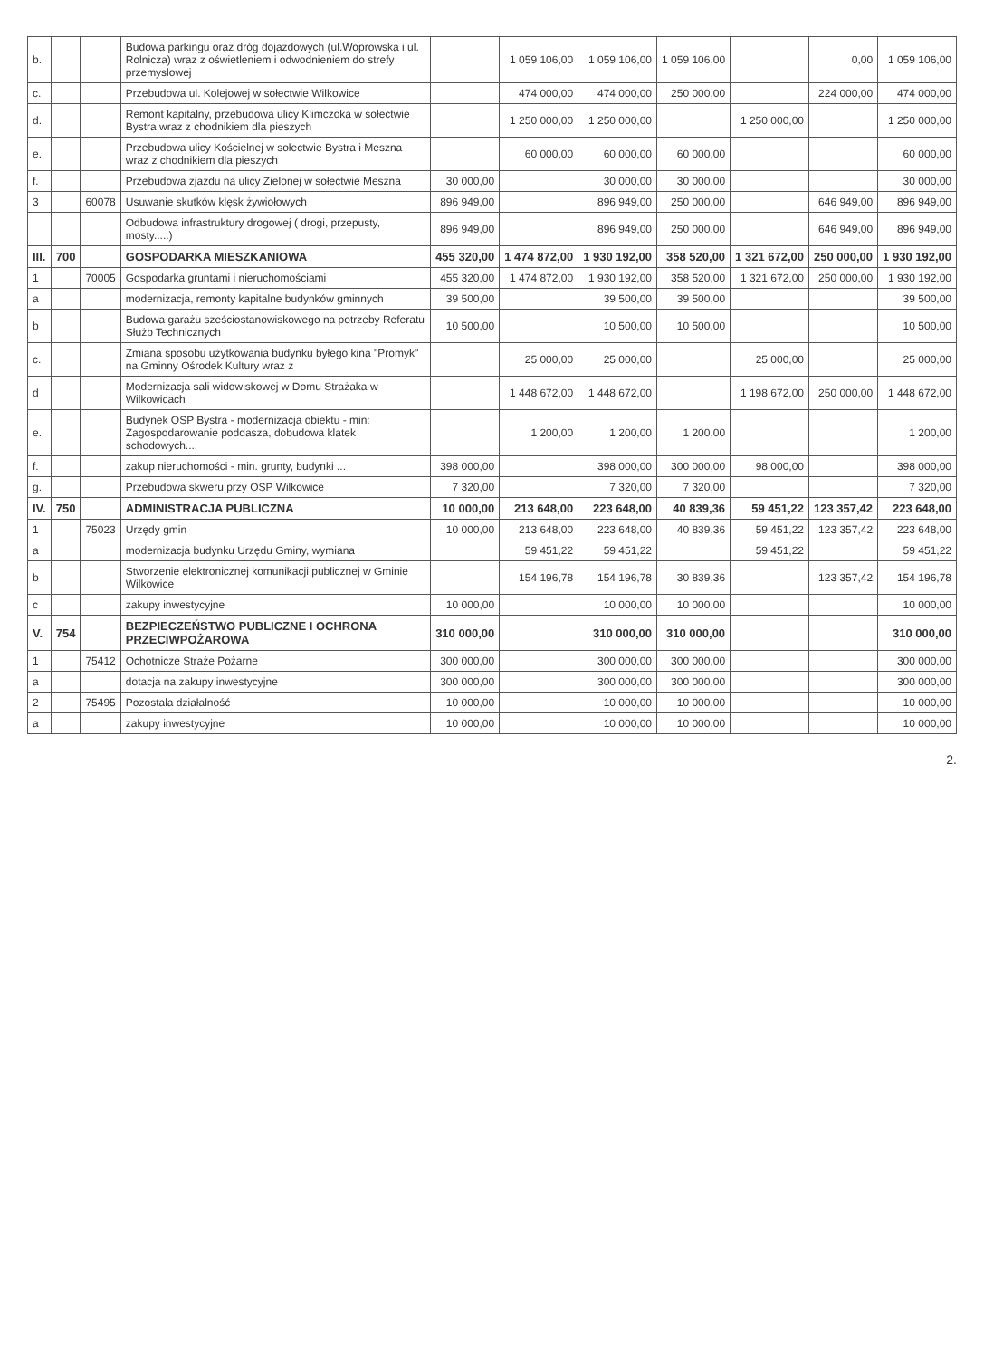| b. | | | Budowa parkingu oraz dróg dojazdowych (ul.Woprowska i ul. Rolnicza) wraz z oświetleniem i odwodnieniem do strefy przemysłowej | | 1 059 106,00 | 1 059 106,00 | 1 059 106,00 | | 0,00 | 1 059 106,00 |
| c. | | | Przebudowa ul. Kolejowej w sołectwie Wilkowice | | 474 000,00 | 474 000,00 | 250 000,00 | | 224 000,00 | 474 000,00 |
| d. | | | Remont kapitalny, przebudowa ulicy Klimczoka w sołectwie Bystra wraz z chodnikiem dla pieszych | | 1 250 000,00 | 1 250 000,00 | | 1 250 000,00 | | 1 250 000,00 |
| e. | | | Przebudowa ulicy Kościelnej w sołectwie Bystra i Meszna wraz z chodnikiem dla pieszych | | 60 000,00 | 60 000,00 | 60 000,00 | | | 60 000,00 |
| f. | | | Przebudowa zjazdu na ulicy Zielonej w sołectwie Meszna | 30 000,00 | | 30 000,00 | 30 000,00 | | | 30 000,00 |
| 3 | | 60078 | Usuwanie skutków klęsk żywiołowych | 896 949,00 | | 896 949,00 | 250 000,00 | | 646 949,00 | 896 949,00 |
| | | | Odbudowa infrastruktury drogowej ( drogi, przepusty, mosty.....) | 896 949,00 | | 896 949,00 | 250 000,00 | | 646 949,00 | 896 949,00 |
| III. | 700 | | GOSPODARKA MIESZKANIOWA | 455 320,00 | 1 474 872,00 | 1 930 192,00 | 358 520,00 | 1 321 672,00 | 250 000,00 | 1 930 192,00 |
| 1 | | 70005 | Gospodarka gruntami i nieruchomościami | 455 320,00 | 1 474 872,00 | 1 930 192,00 | 358 520,00 | 1 321 672,00 | 250 000,00 | 1 930 192,00 |
| a | | | modernizacja, remonty kapitalne budynków gminnych | 39 500,00 | | 39 500,00 | 39 500,00 | | | 39 500,00 |
| b | | | Budowa garażu sześciostanowiskowego na potrzeby Referatu Służb Technicznych | 10 500,00 | | 10 500,00 | 10 500,00 | | | 10 500,00 |
| c. | | | Zmiana sposobu użytkowania budynku byłego kina "Promyk" na Gminny Ośrodek Kultury wraz z | | 25 000,00 | 25 000,00 | | 25 000,00 | | 25 000,00 |
| d | | | Modernizacja sali widowiskowej w Domu Strażaka w Wilkowicach | | 1 448 672,00 | 1 448 672,00 | | 1 198 672,00 | 250 000,00 | 1 448 672,00 |
| e. | | | Budynek OSP Bystra - modernizacja obiektu - min: Zagospodarowanie poddasza, dobudowa klatek schodowych.... | | 1 200,00 | 1 200,00 | 1 200,00 | | | 1 200,00 |
| f. | | | zakup nieruchomości - min. grunty, budynki ... | 398 000,00 | | 398 000,00 | 300 000,00 | 98 000,00 | | 398 000,00 |
| g. | | | Przebudowa skweru przy OSP Wilkowice | 7 320,00 | | 7 320,00 | 7 320,00 | | | 7 320,00 |
| IV. | 750 | | ADMINISTRACJA PUBLICZNA | 10 000,00 | 213 648,00 | 223 648,00 | 40 839,36 | 59 451,22 | 123 357,42 | 223 648,00 |
| 1 | | 75023 | Urzędy gmin | 10 000,00 | 213 648,00 | 223 648,00 | 40 839,36 | 59 451,22 | 123 357,42 | 223 648,00 |
| a | | | modernizacja budynku Urzędu Gminy, wymiana | | 59 451,22 | 59 451,22 | | 59 451,22 | | 59 451,22 |
| b | | | Stworzenie elektronicznej komunikacji publicznej w Gminie Wilkowice | | 154 196,78 | 154 196,78 | 30 839,36 | | 123 357,42 | 154 196,78 |
| c | | | zakupy inwestycyjne | 10 000,00 | | 10 000,00 | 10 000,00 | | | 10 000,00 |
| V. | 754 | | BEZPIECZEŃSTWO PUBLICZNE I OCHRONA PRZECIWPOŻAROWA | 310 000,00 | | 310 000,00 | 310 000,00 | | | 310 000,00 |
| 1 | | 75412 | Ochotnicze Straże Pożarne | 300 000,00 | | 300 000,00 | 300 000,00 | | | 300 000,00 |
| a | | | dotacja na zakupy inwestycyjne | 300 000,00 | | 300 000,00 | 300 000,00 | | | 300 000,00 |
| 2 | | 75495 | Pozostała działalność | 10 000,00 | | 10 000,00 | 10 000,00 | | | 10 000,00 |
| a | | | zakupy inwestycyjne | 10 000,00 | | 10 000,00 | 10 000,00 | | | 10 000,00 |
2.